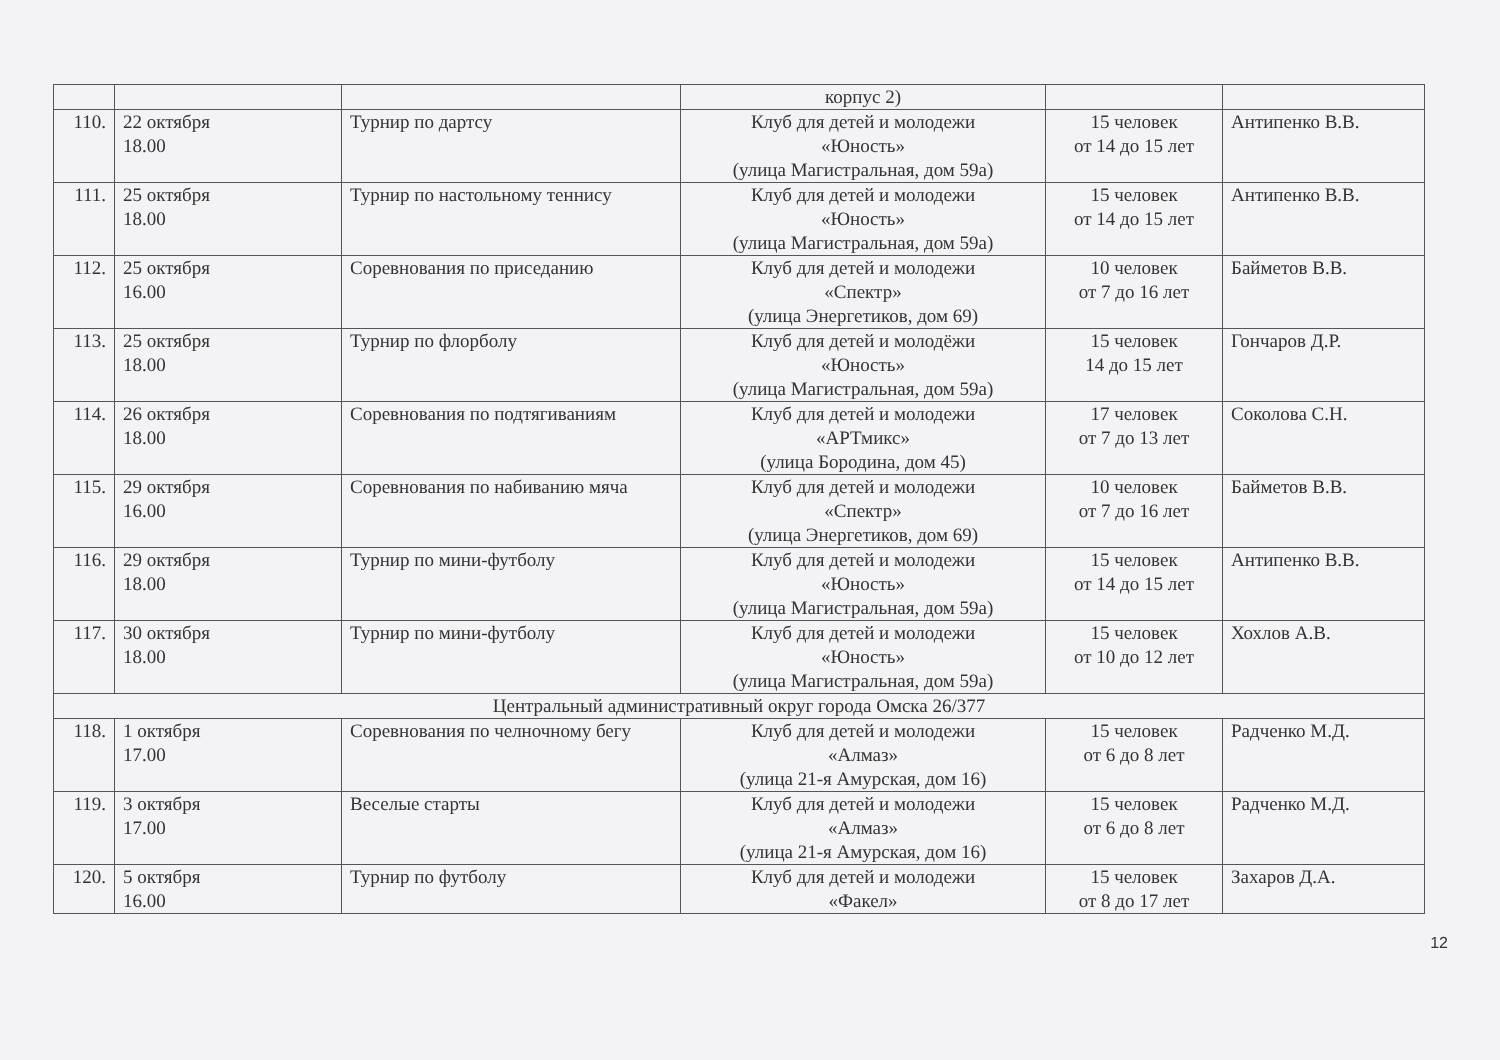| | | | корпус 2) | | |
| 110. | 22 октября 18.00 | Турнир по дартсу | Клуб для детей и молодежи «Юность» (улица Магистральная, дом 59а) | 15 человек от 14 до 15 лет | Антипенко В.В. |
| 111. | 25 октября 18.00 | Турнир по настольному теннису | Клуб для детей и молодежи «Юность» (улица Магистральная, дом 59а) | 15 человек от 14 до 15 лет | Антипенко В.В. |
| 112. | 25 октября 16.00 | Соревнования по приседанию | Клуб для детей и молодежи «Спектр» (улица Энергетиков, дом 69) | 10 человек от 7 до 16 лет | Байметов В.В. |
| 113. | 25 октября 18.00 | Турнир по флорболу | Клуб для детей и молодёжи «Юность» (улица Магистральная, дом 59а) | 15 человек 14 до 15 лет | Гончаров Д.Р. |
| 114. | 26 октября 18.00 | Соревнования по подтягиваниям | Клуб для детей и молодежи «АРТмикс» (улица Бородина, дом 45) | 17 человек от 7 до 13 лет | Соколова С.Н. |
| 115. | 29 октября 16.00 | Соревнования по набиванию мяча | Клуб для детей и молодежи «Спектр» (улица Энергетиков, дом 69) | 10 человек от 7 до 16 лет | Байметов В.В. |
| 116. | 29 октября 18.00 | Турнир по мини-футболу | Клуб для детей и молодежи «Юность» (улица Магистральная, дом 59а) | 15 человек от 14 до 15 лет | Антипенко В.В. |
| 117. | 30 октября 18.00 | Турнир по мини-футболу | Клуб для детей и молодежи «Юность» (улица Магистральная, дом 59а) | 15 человек от 10 до 12 лет | Хохлов А.В. |
| Центральный административный округ города Омска 26/377 | | | | | |
| 118. | 1 октября 17.00 | Соревнования по челночному бегу | Клуб для детей и молодежи «Алмаз» (улица 21-я Амурская, дом 16) | 15 человек от 6 до 8 лет | Радченко М.Д. |
| 119. | 3 октября 17.00 | Веселые старты | Клуб для детей и молодежи «Алмаз» (улица 21-я Амурская, дом 16) | 15 человек от 6 до 8 лет | Радченко М.Д. |
| 120. | 5 октября 16.00 | Турнир по футболу | Клуб для детей и молодежи «Факел» | 15 человек от 8 до 17 лет | Захаров Д.А. |
12